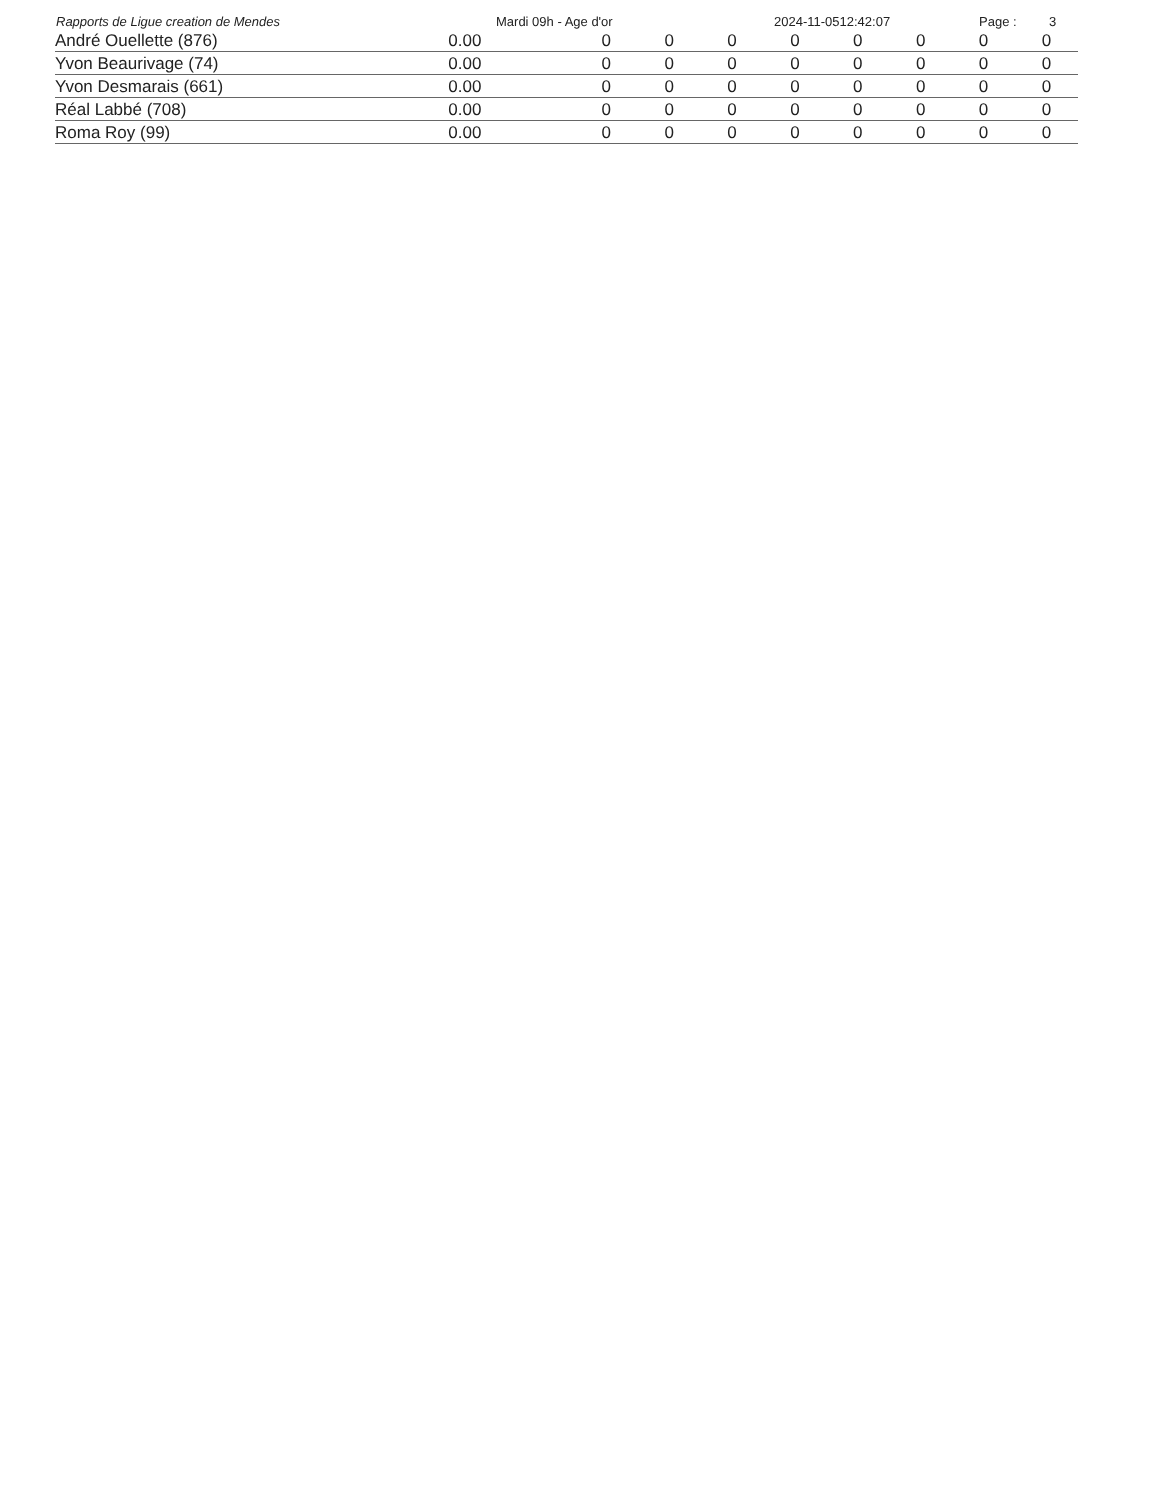Rapports de Ligue creation de Mendes Mardi 09h - Age d'or 2024-11-0512:42:07 Page : 3
| André Ouellette (876) | 0.00 | 0 | 0 | 0 | 0 | 0 | 0 | 0 | 0 |
| Yvon Beaurivage (74) | 0.00 | 0 | 0 | 0 | 0 | 0 | 0 | 0 | 0 |
| Yvon Desmarais (661) | 0.00 | 0 | 0 | 0 | 0 | 0 | 0 | 0 | 0 |
| Réal Labbé (708) | 0.00 | 0 | 0 | 0 | 0 | 0 | 0 | 0 | 0 |
| Roma Roy (99) | 0.00 | 0 | 0 | 0 | 0 | 0 | 0 | 0 | 0 |